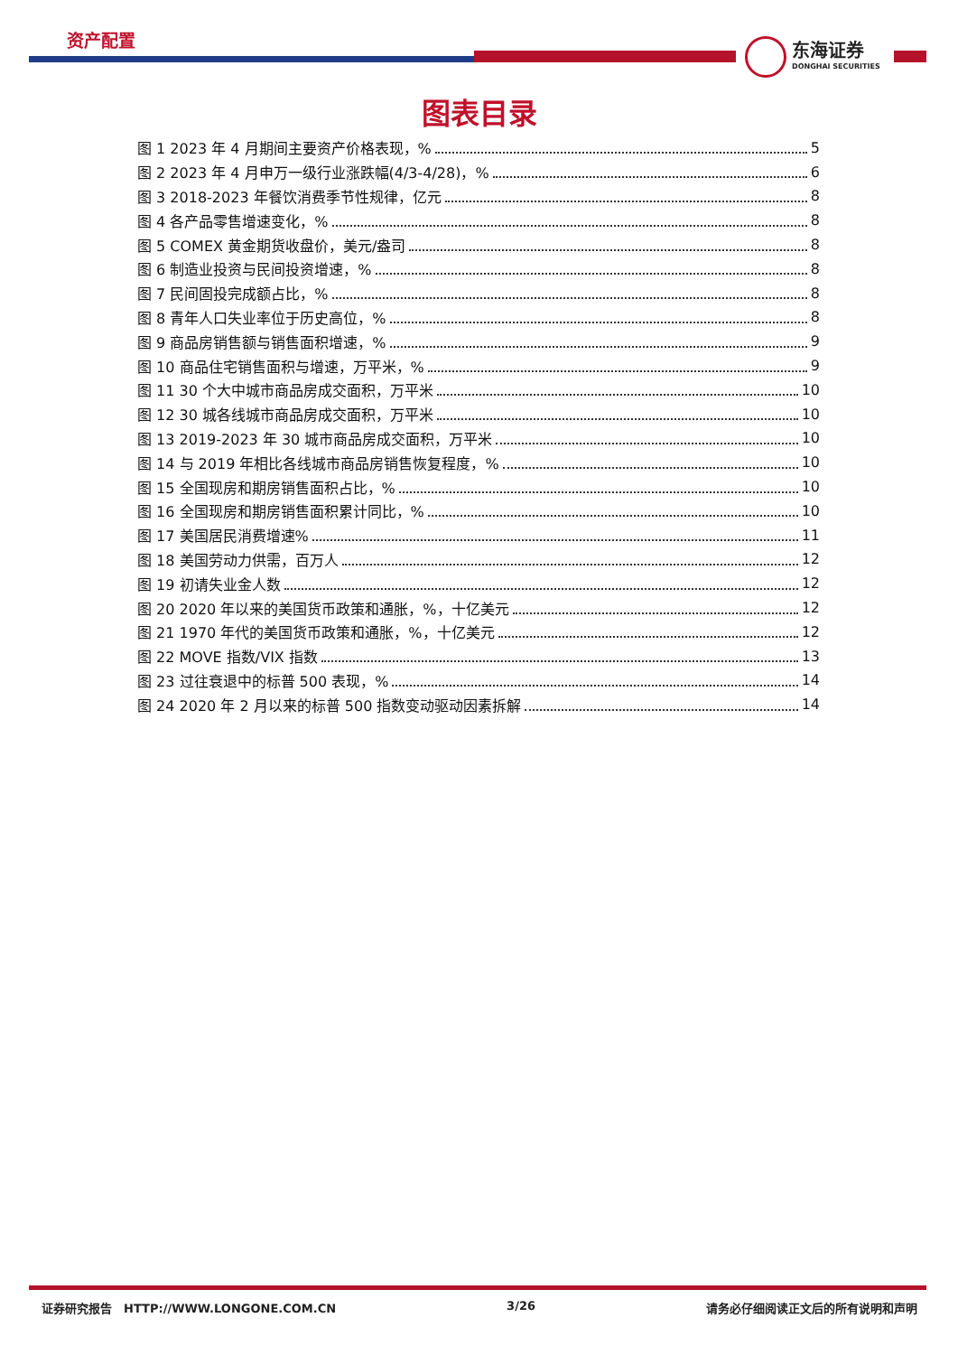资产配置
东海证券
DONGHAI SECURITIES
图表目录
图 1 2023 年 4 月期间主要资产价格表现，% 5
图 2 2023 年 4 月申万一级行业涨跌幅(4/3-4/28)，% 6
图 3 2018-2023 年餐饮消费季节性规律，亿元 8
图 4 各产品零售增速变化，% 8
图 5 COMEX 黄金期货收盘价，美元/盎司 8
图 6 制造业投资与民间投资增速，% 8
图 7 民间固投完成额占比，% 8
图 8 青年人口失业率位于历史高位，% 8
图 9 商品房销售额与销售面积增速，% 9
图 10 商品住宅销售面积与增速，万平米，% 9
图 11 30 个大中城市商品房成交面积，万平米 10
图 12 30 城各线城市商品房成交面积，万平米 10
图 13 2019-2023 年 30 城市商品房成交面积，万平米 10
图 14 与 2019 年相比各线城市商品房销售恢复程度，% 10
图 15 全国现房和期房销售面积占比，% 10
图 16 全国现房和期房销售面积累计同比，% 10
图 17 美国居民消费增速% 11
图 18 美国劳动力供需，百万人 12
图 19 初请失业金人数 12
图 20 2020 年以来的美国货币政策和通胀，%，十亿美元 12
图 21 1970 年代的美国货币政策和通胀，%，十亿美元 12
图 22 MOVE 指数/VIX 指数 13
图 23 过往衰退中的标普 500 表现，% 14
图 24 2020 年 2 月以来的标普 500 指数变动驱动因素拆解 14
证券研究报告　HTTP://WWW.LONGONE.COM.CN 3/26 请务必仔细阅读正文后的所有说明和声明